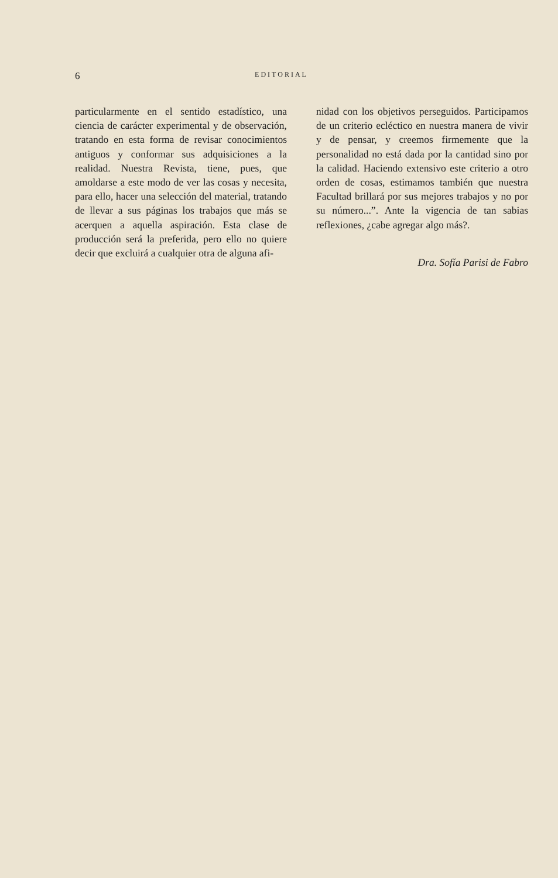6
EDITORIAL
particularmente en el sentido estadístico, una ciencia de carácter experimental y de observación, tratando en esta forma de revisar conocimientos antiguos y conformar sus adquisiciones a la realidad. Nuestra Revista, tiene, pues, que amoldarse a este modo de ver las cosas y necesita, para ello, hacer una selección del material, tratando de llevar a sus páginas los trabajos que más se acerquen a aquella aspiración. Esta clase de producción será la preferida, pero ello no quiere decir que excluirá a cualquier otra de alguna afi-
nidad con los objetivos perseguidos. Participamos de un criterio ecléctico en nuestra manera de vivir y de pensar, y creemos firmemente que la personalidad no está dada por la cantidad sino por la calidad. Haciendo extensivo este criterio a otro orden de cosas, estimamos también que nuestra Facultad brillará por sus mejores trabajos y no por su número...”. Ante la vigencia de tan sabias reflexiones, ¿cabe agregar algo más?.
Dra. Sofía Parisi de Fabro